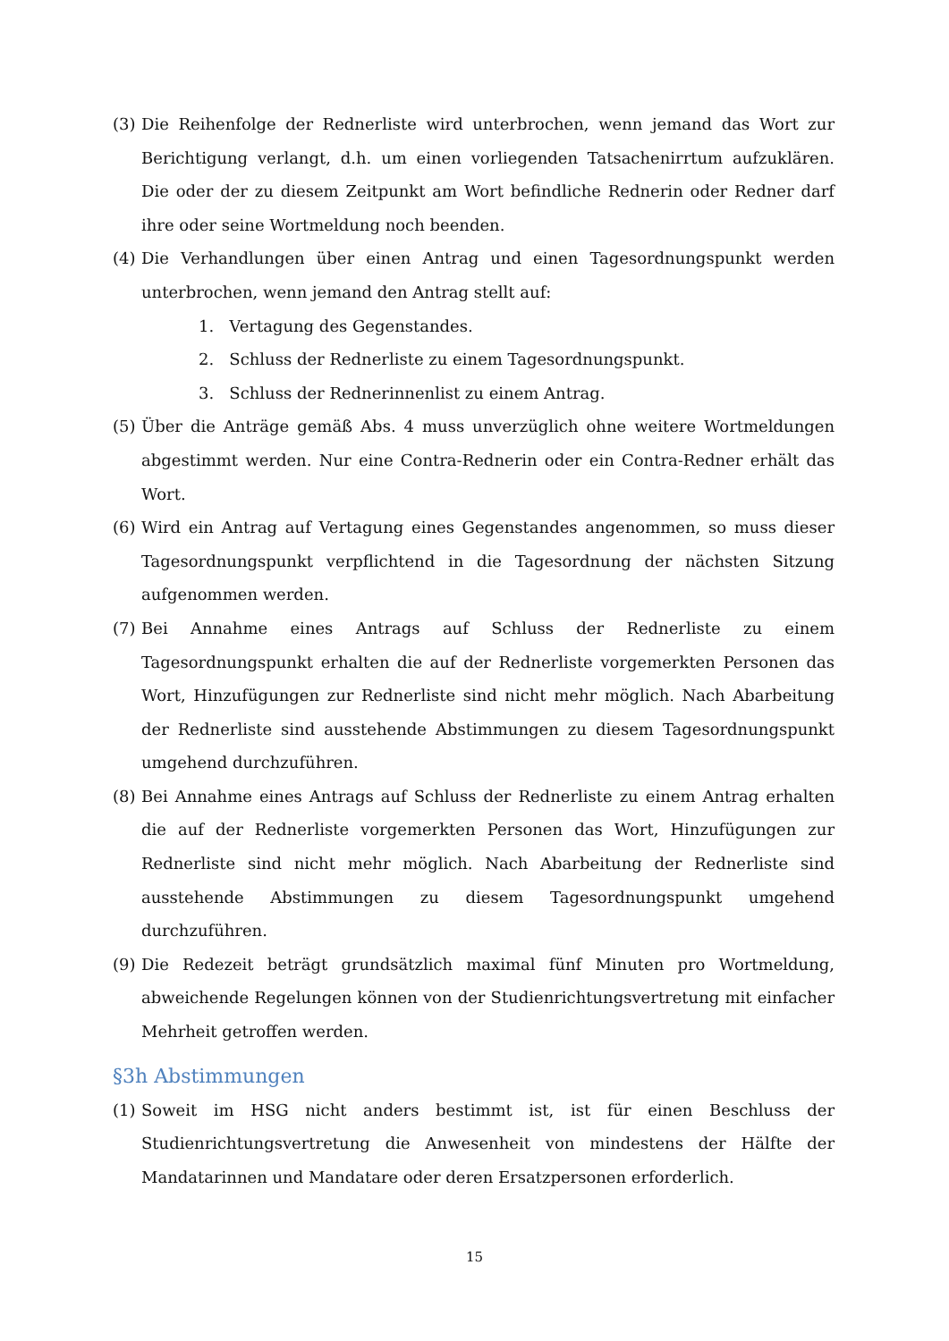(3) Die Reihenfolge der Rednerliste wird unterbrochen, wenn jemand das Wort zur Berichtigung verlangt, d.h. um einen vorliegenden Tatsachenirrtum aufzuklären. Die oder der zu diesem Zeitpunkt am Wort befindliche Rednerin oder Redner darf ihre oder seine Wortmeldung noch beenden.
(4) Die Verhandlungen über einen Antrag und einen Tagesordnungspunkt werden unterbrochen, wenn jemand den Antrag stellt auf:
1. Vertagung des Gegenstandes.
2. Schluss der Rednerliste zu einem Tagesordnungspunkt.
3. Schluss der Rednerinnenlist zu einem Antrag.
(5) Über die Anträge gemäß Abs. 4 muss unverzüglich ohne weitere Wortmeldungen abgestimmt werden. Nur eine Contra-Rednerin oder ein Contra-Redner erhält das Wort.
(6) Wird ein Antrag auf Vertagung eines Gegenstandes angenommen, so muss dieser Tagesordnungspunkt verpflichtend in die Tagesordnung der nächsten Sitzung aufgenommen werden.
(7) Bei Annahme eines Antrags auf Schluss der Rednerliste zu einem Tagesordnungspunkt erhalten die auf der Rednerliste vorgemerkten Personen das Wort, Hinzufügungen zur Rednerliste sind nicht mehr möglich. Nach Abarbeitung der Rednerliste sind ausstehende Abstimmungen zu diesem Tagesordnungspunkt umgehend durchzuführen.
(8) Bei Annahme eines Antrags auf Schluss der Rednerliste zu einem Antrag erhalten die auf der Rednerliste vorgemerkten Personen das Wort, Hinzufügungen zur Rednerliste sind nicht mehr möglich. Nach Abarbeitung der Rednerliste sind ausstehende Abstimmungen zu diesem Tagesordnungspunkt umgehend durchzuführen.
(9) Die Redezeit beträgt grundsätzlich maximal fünf Minuten pro Wortmeldung, abweichende Regelungen können von der Studienrichtungsvertretung mit einfacher Mehrheit getroffen werden.
§3h Abstimmungen
(1) Soweit im HSG nicht anders bestimmt ist, ist für einen Beschluss der Studienrichtungsvertretung die Anwesenheit von mindestens der Hälfte der Mandatarinnen und Mandatare oder deren Ersatzpersonen erforderlich.
15